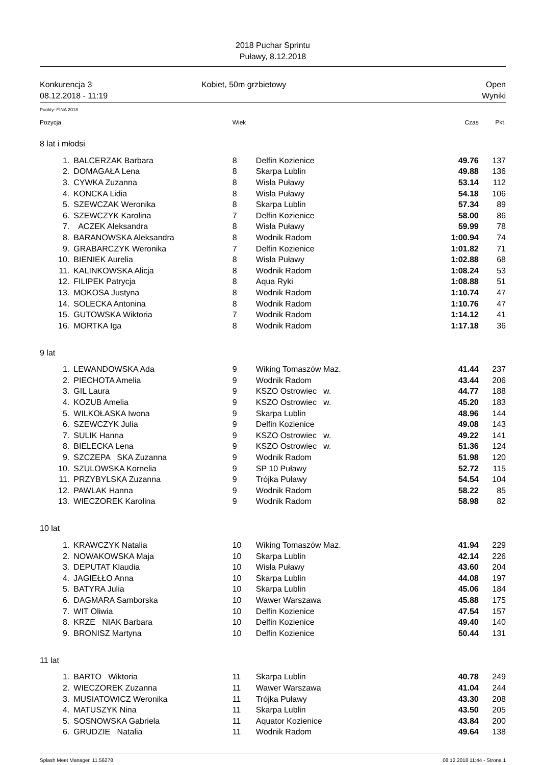2018 Puchar Sprintu
Puławy, 8.12.2018
Konkurencja 3
08.12.2018 - 11:19
Kobiet, 50m grzbietowy Open
Wyniki
Punkty: FINA 2018
| Pozycja | | Wiek | | Czas | Pkt. |
| --- | --- | --- | --- | --- | --- |
| 8 lat i młodsi | | | | | |
| 1. | BALCERZAK Barbara | 8 | Delfin Kozienice | 49.76 | 137 |
| 2. | DOMAGAŁA Lena | 8 | Skarpa Lublin | 49.88 | 136 |
| 3. | CYWKA Zuzanna | 8 | Wisła Puławy | 53.14 | 112 |
| 4. | KONCKA Lidia | 8 | Wisła Puławy | 54.18 | 106 |
| 5. | SZEWCZAK Weronika | 8 | Skarpa Lublin | 57.34 | 89 |
| 6. | SZEWCZYK Karolina | 7 | Delfin Kozienice | 58.00 | 86 |
| 7. | ACZEK Aleksandra | 8 | Wisła Puławy | 59.99 | 78 |
| 8. | BARANOWSKA Aleksandra | 8 | Wodnik Radom | 1:00.94 | 74 |
| 9. | GRABARCZYK Weronika | 7 | Delfin Kozienice | 1:01.82 | 71 |
| 10. | BIENIEK Aurelia | 8 | Wisła Puławy | 1:02.88 | 68 |
| 11. | KALINKOWSKA Alicja | 8 | Wodnik Radom | 1:08.24 | 53 |
| 12. | FILIPEK Patrycja | 8 | Aqua Ryki | 1:08.88 | 51 |
| 13. | MOKOSA Justyna | 8 | Wodnik Radom | 1:10.74 | 47 |
| 14. | SOLECKA Antonina | 8 | Wodnik Radom | 1:10.76 | 47 |
| 15. | GUTOWSKA Wiktoria | 7 | Wodnik Radom | 1:14.12 | 41 |
| 16. | MORTKA Iga | 8 | Wodnik Radom | 1:17.18 | 36 |
| 9 lat | | | | | |
| 1. | LEWANDOWSKA Ada | 9 | Wiking Tomaszów Maz. | 41.44 | 237 |
| 2. | PIECHOTA Amelia | 9 | Wodnik Radom | 43.44 | 206 |
| 3. | GIL Laura | 9 | KSZO Ostrowiec w. | 44.77 | 188 |
| 4. | KOZUB Amelia | 9 | KSZO Ostrowiec w. | 45.20 | 183 |
| 5. | WILKOŁASKA Iwona | 9 | Skarpa Lublin | 48.96 | 144 |
| 6. | SZEWCZYK Julia | 9 | Delfin Kozienice | 49.08 | 143 |
| 7. | SULIK Hanna | 9 | KSZO Ostrowiec w. | 49.22 | 141 |
| 8. | BIELECKA Lena | 9 | KSZO Ostrowiec w. | 51.36 | 124 |
| 9. | SZCZEPA SKA Zuzanna | 9 | Wodnik Radom | 51.98 | 120 |
| 10. | SZULOWSKA Kornelia | 9 | SP 10 Puławy | 52.72 | 115 |
| 11. | PRZYBYLSKA Zuzanna | 9 | Trójka Puławy | 54.54 | 104 |
| 12. | PAWLAK Hanna | 9 | Wodnik Radom | 58.22 | 85 |
| 13. | WIECZOREK Karolina | 9 | Wodnik Radom | 58.98 | 82 |
| 10 lat | | | | | |
| 1. | KRAWCZYK Natalia | 10 | Wiking Tomaszów Maz. | 41.94 | 229 |
| 2. | NOWAKOWSKA Maja | 10 | Skarpa Lublin | 42.14 | 226 |
| 3. | DEPUTAT Klaudia | 10 | Wisła Puławy | 43.60 | 204 |
| 4. | JAGIEŁŁO Anna | 10 | Skarpa Lublin | 44.08 | 197 |
| 5. | BATYRA Julia | 10 | Skarpa Lublin | 45.06 | 184 |
| 6. | DAGMARA Samborska | 10 | Wawer Warszawa | 45.88 | 175 |
| 7. | WIT Oliwia | 10 | Delfin Kozienice | 47.54 | 157 |
| 8. | KRZE NIAK Barbara | 10 | Delfin Kozienice | 49.40 | 140 |
| 9. | BRONISZ Martyna | 10 | Delfin Kozienice | 50.44 | 131 |
| 11 lat | | | | | |
| 1. | BARTO Wiktoria | 11 | Skarpa Lublin | 40.78 | 249 |
| 2. | WIECZOREK Zuzanna | 11 | Wawer Warszawa | 41.04 | 244 |
| 3. | MUSIATOWICZ Weronika | 11 | Trójka Puławy | 43.30 | 208 |
| 4. | MATUSZYK Nina | 11 | Skarpa Lublin | 43.50 | 205 |
| 5. | SOSNOWSKA Gabriela | 11 | Aquator Kozienice | 43.84 | 200 |
| 6. | GRUDZIE Natalia | 11 | Wodnik Radom | 49.64 | 138 |
Splash Meet Manager, 11.56278 08.12.2018 11:44 - Strona 1